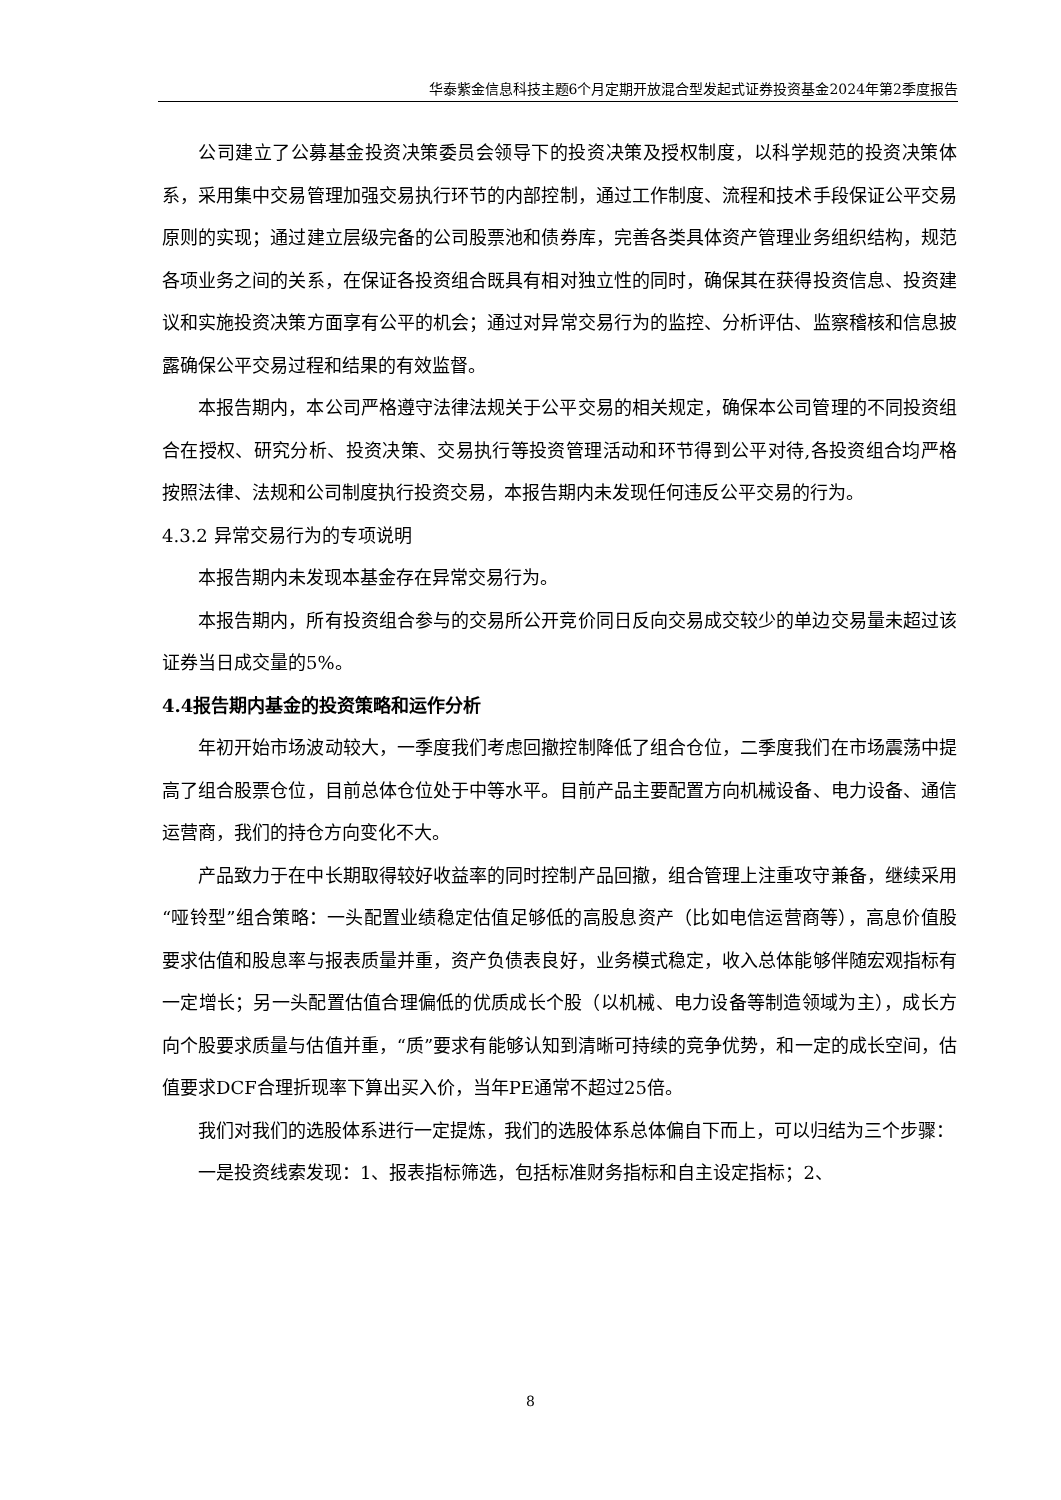华泰紫金信息科技主题6个月定期开放混合型发起式证券投资基金2024年第2季度报告
公司建立了公募基金投资决策委员会领导下的投资决策及授权制度，以科学规范的投资决策体系，采用集中交易管理加强交易执行环节的内部控制，通过工作制度、流程和技术手段保证公平交易原则的实现；通过建立层级完备的公司股票池和债券库，完善各类具体资产管理业务组织结构，规范各项业务之间的关系，在保证各投资组合既具有相对独立性的同时，确保其在获得投资信息、投资建议和实施投资决策方面享有公平的机会；通过对异常交易行为的监控、分析评估、监察稽核和信息披露确保公平交易过程和结果的有效监督。
本报告期内，本公司严格遵守法律法规关于公平交易的相关规定，确保本公司管理的不同投资组合在授权、研究分析、投资决策、交易执行等投资管理活动和环节得到公平对待,各投资组合均严格按照法律、法规和公司制度执行投资交易，本报告期内未发现任何违反公平交易的行为。
4.3.2 异常交易行为的专项说明
本报告期内未发现本基金存在异常交易行为。
本报告期内，所有投资组合参与的交易所公开竞价同日反向交易成交较少的单边交易量未超过该证券当日成交量的5%。
4.4报告期内基金的投资策略和运作分析
年初开始市场波动较大，一季度我们考虑回撤控制降低了组合仓位，二季度我们在市场震荡中提高了组合股票仓位，目前总体仓位处于中等水平。目前产品主要配置方向机械设备、电力设备、通信运营商，我们的持仓方向变化不大。
产品致力于在中长期取得较好收益率的同时控制产品回撤，组合管理上注重攻守兼备，继续采用“哑铃型”组合策略：一头配置业绩稳定估值足够低的高股息资产（比如电信运营商等），高息价值股要求估值和股息率与报表质量并重，资产负债表良好，业务模式稳定，收入总体能够伴随宏观指标有一定增长；另一头配置估值合理偏低的优质成长个股（以机械、电力设备等制造领域为主），成长方向个股要求质量与估值并重，“质”要求有能够认知到清晰可持续的竞争优势，和一定的成长空间，估值要求DCF合理折现率下算出买入价，当年PE通常不超过25倍。
我们对我们的选股体系进行一定提炼，我们的选股体系总体偏自下而上，可以归结为三个步骤：
一是投资线索发现：1、报表指标筛选，包括标准财务指标和自主设定指标；2、
8